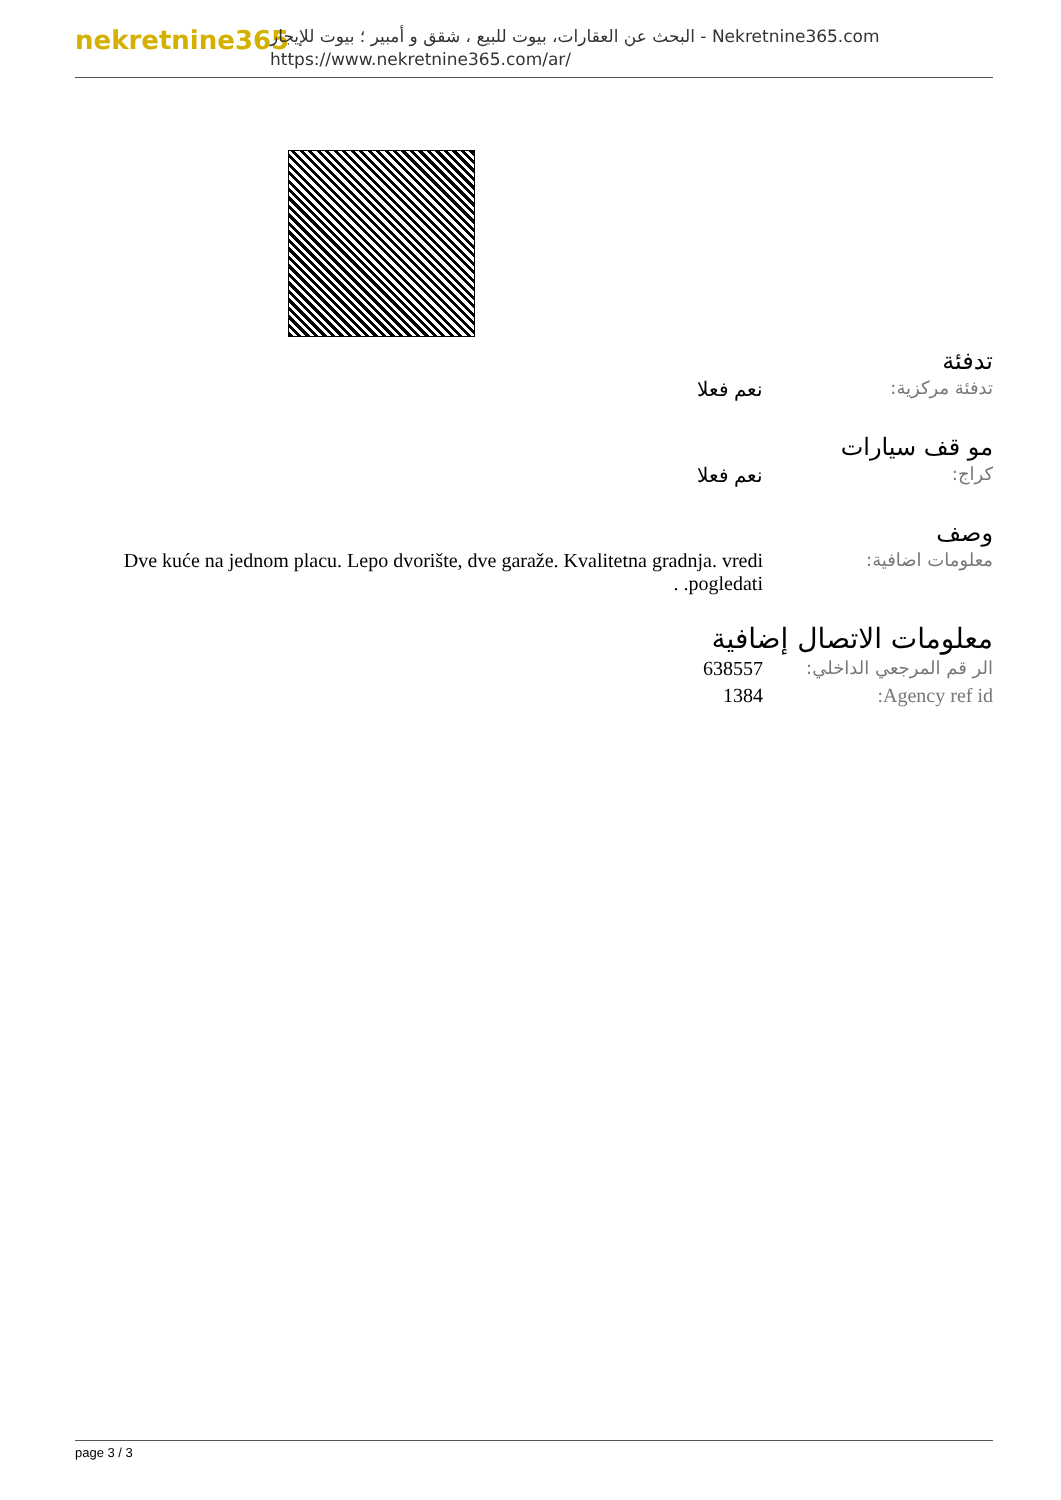nekretnine365
البحث عن العقارات، بيوت للبيع ، شقق و أمبير ؛ بيوت للإيجار - Nekretnine365.com
https://www.nekretnine365.com/ar/
تدفئة
| تدفئة مركزية: | نعم فعلا |
مو قف سيارات
| كراج: | نعم فعلا |
وصف
| معلومات اضافية: | Dve kuće na jednom placu. Lepo dvorište, dve garaže. Kvalitetna gradnja. vredi pogledati. . |
معلومات الاتصال إضافية
| الر قم المرجعي الداخلي: | 638557 |
| Agency ref id: | 1384 |
page 3 / 3